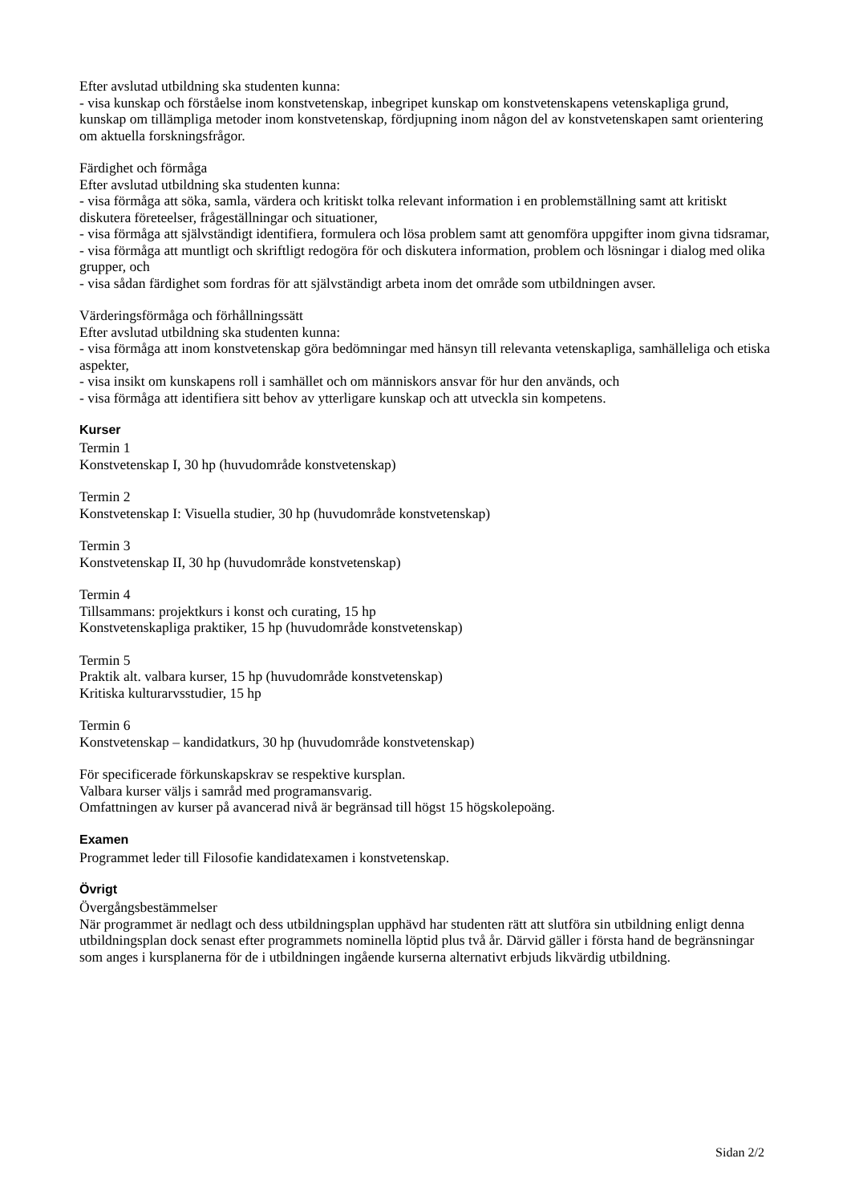Efter avslutad utbildning ska studenten kunna:
- visa kunskap och förståelse inom konstvetenskap, inbegripet kunskap om konstvetenskapens vetenskapliga grund, kunskap om tillämpliga metoder inom konstvetenskap, fördjupning inom någon del av konstvetenskapen samt orientering om aktuella forskningsfrågor.
Färdighet och förmåga
Efter avslutad utbildning ska studenten kunna:
- visa förmåga att söka, samla, värdera och kritiskt tolka relevant information i en problemställning samt att kritiskt diskutera företeelser, frågeställningar och situationer,
- visa förmåga att självständigt identifiera, formulera och lösa problem samt att genomföra uppgifter inom givna tidsramar,
- visa förmåga att muntligt och skriftligt redogöra för och diskutera information, problem och lösningar i dialog med olika grupper, och
- visa sådan färdighet som fordras för att självständigt arbeta inom det område som utbildningen avser.
Värderingsförmåga och förhållningssätt
Efter avslutad utbildning ska studenten kunna:
- visa förmåga att inom konstvetenskap göra bedömningar med hänsyn till relevanta vetenskapliga, samhälleliga och etiska aspekter,
- visa insikt om kunskapens roll i samhället och om människors ansvar för hur den används, och
- visa förmåga att identifiera sitt behov av ytterligare kunskap och att utveckla sin kompetens.
Kurser
Termin 1
Konstvetenskap I, 30 hp (huvudområde konstvetenskap)
Termin 2
Konstvetenskap I: Visuella studier, 30 hp (huvudområde konstvetenskap)
Termin 3
Konstvetenskap II, 30 hp (huvudområde konstvetenskap)
Termin 4
Tillsammans: projektkurs i konst och curating, 15 hp
Konstvetenskapliga praktiker, 15 hp (huvudområde konstvetenskap)
Termin 5
Praktik alt. valbara kurser, 15 hp (huvudområde konstvetenskap)
Kritiska kulturarvsstudier, 15 hp
Termin 6
Konstvetenskap – kandidatkurs, 30 hp (huvudområde konstvetenskap)
För specificerade förkunskapskrav se respektive kursplan.
Valbara kurser väljs i samråd med programansvarig.
Omfattningen av kurser på avancerad nivå är begränsad till högst 15 högskolepoäng.
Examen
Programmet leder till Filosofie kandidatexamen i konstvetenskap.
Övrigt
Övergångsbestämmelser
När programmet är nedlagt och dess utbildningsplan upphävd har studenten rätt att slutföra sin utbildning enligt denna utbildningsplan dock senast efter programmets nominella löptid plus två år. Därvid gäller i första hand de begränsningar som anges i kursplanerna för de i utbildningen ingående kurserna alternativt erbjuds likvärdig utbildning.
Sidan 2/2